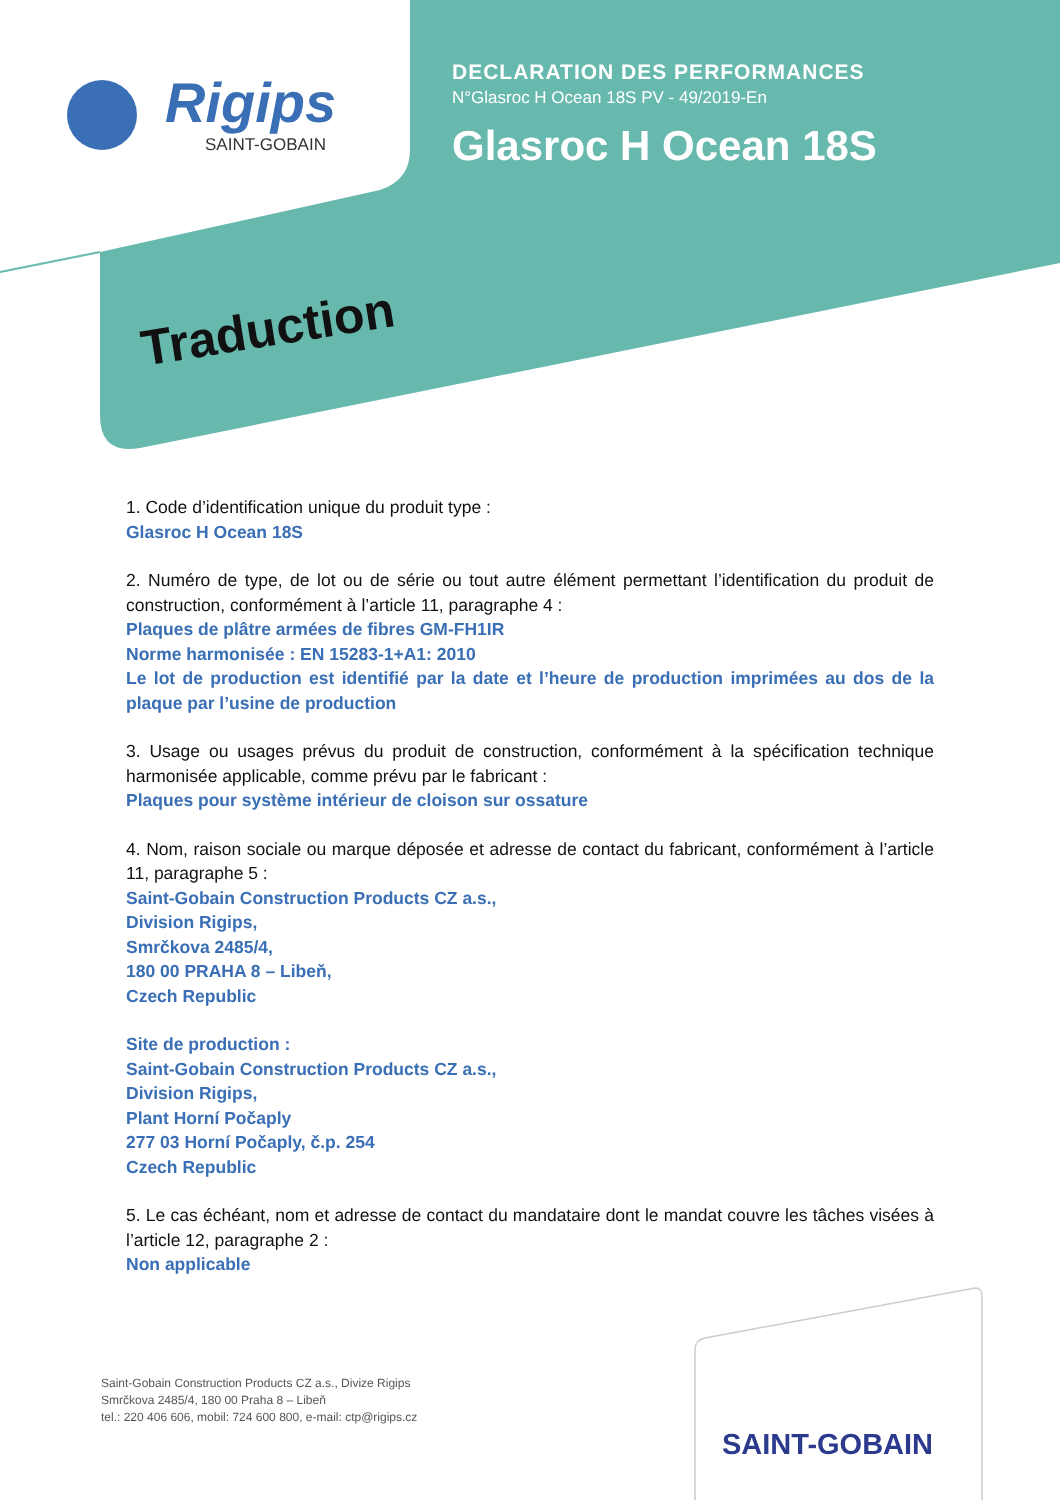Rigips
SAINT-GOBAIN
DECLARATION DES PERFORMANCES
N°Glasroc H Ocean 18S PV - 49/2019-En
Glasroc H Ocean 18S
Traduction
1. Code d’identification unique du produit type :
Glasroc H Ocean 18S
2. Numéro de type, de lot ou de série ou tout autre élément permettant l’identification du produit de construction, conformément à l’article 11, paragraphe 4 :
Plaques de plâtre armées de fibres GM-FH1IR
Norme harmonisée : EN 15283-1+A1: 2010
Le lot de production est identifié par la date et l’heure de production imprimées au dos de la plaque par l’usine de production
3. Usage ou usages prévus du produit de construction, conformément à la spécification technique harmonisée applicable, comme prévu par le fabricant :
Plaques pour système intérieur de cloison sur ossature
4. Nom, raison sociale ou marque déposée et adresse de contact du fabricant, conformément à l’article 11, paragraphe 5 :
Saint-Gobain Construction Products CZ a.s.,
Division Rigips,
Smrčkova 2485/4,
180 00 PRAHA 8 – Libeň,
Czech Republic
Site de production :
Saint-Gobain Construction Products CZ a.s.,
Division Rigips,
Plant Horní Počaply
277 03 Horní Počaply, č.p. 254
Czech Republic
5. Le cas échéant, nom et adresse de contact du mandataire dont le mandat couvre les tâches visées à l’article 12, paragraphe 2 :
Non applicable
Saint-Gobain Construction Products CZ a.s., Divize Rigips
Smrčkova 2485/4, 180 00 Praha 8 – Libeň
tel.: 220 406 606, mobil: 724 600 800, e-mail: ctp@rigips.cz
SAINT-GOBAIN